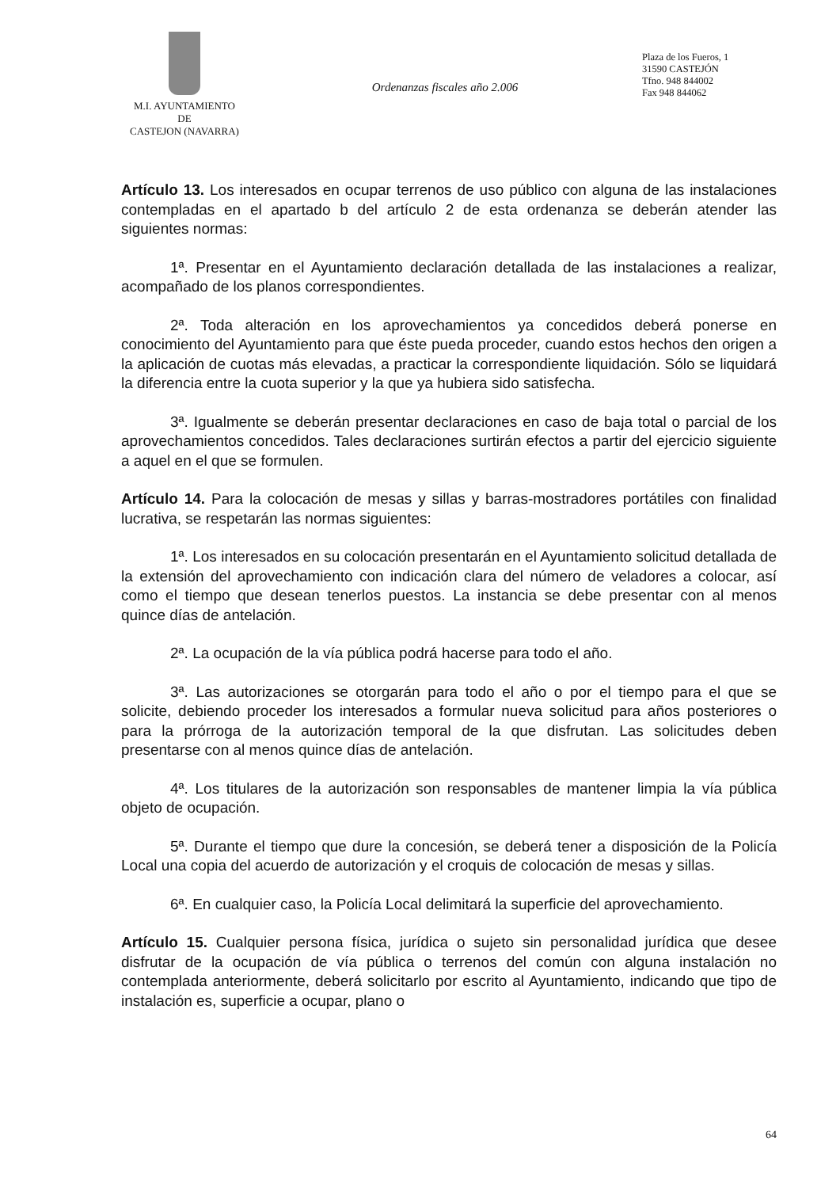M.I. AYUNTAMIENTO
DE
CASTEJON (NAVARRA)
Ordenanzas fiscales año 2.006
Plaza de los Fueros, 1
31590 CASTEJÓN
Tfno. 948 844002
Fax 948 844062
Artículo 13. Los interesados en ocupar terrenos de uso público con alguna de las instalaciones contempladas en el apartado b del artículo 2 de esta ordenanza se deberán atender las siguientes normas:
1ª. Presentar en el Ayuntamiento declaración detallada de las instalaciones a realizar, acompañado de los planos correspondientes.
2ª. Toda alteración en los aprovechamientos ya concedidos deberá ponerse en conocimiento del Ayuntamiento para que éste pueda proceder, cuando estos hechos den origen a la aplicación de cuotas más elevadas, a practicar la correspondiente liquidación. Sólo se liquidará la diferencia entre la cuota superior y la que ya hubiera sido satisfecha.
3ª. Igualmente se deberán presentar declaraciones en caso de baja total o parcial de los aprovechamientos concedidos. Tales declaraciones surtirán efectos a partir del ejercicio siguiente a aquel en el que se formulen.
Artículo 14. Para la colocación de mesas y sillas y barras-mostradores portátiles con finalidad lucrativa, se respetarán las normas siguientes:
1ª. Los interesados en su colocación presentarán en el Ayuntamiento solicitud detallada de la extensión del aprovechamiento con indicación clara del número de veladores a colocar, así como el tiempo que desean tenerlos puestos. La instancia se debe presentar con al menos quince días de antelación.
2ª. La ocupación de la vía pública podrá hacerse para todo el año.
3ª. Las autorizaciones se otorgarán para todo el año o por el tiempo para el que se solicite, debiendo proceder los interesados a formular nueva solicitud para años posteriores o para la prórroga de la autorización temporal de la que disfrutan. Las solicitudes deben presentarse con al menos quince días de antelación.
4ª. Los titulares de la autorización son responsables de mantener limpia la vía pública objeto de ocupación.
5ª. Durante el tiempo que dure la concesión, se deberá tener a disposición de la Policía Local una copia del acuerdo de autorización y el croquis de colocación de mesas y sillas.
6ª. En cualquier caso, la Policía Local delimitará la superficie del aprovechamiento.
Artículo 15. Cualquier persona física, jurídica o sujeto sin personalidad jurídica que desee disfrutar de la ocupación de vía pública o terrenos del común con alguna instalación no contemplada anteriormente, deberá solicitarlo por escrito al Ayuntamiento, indicando que tipo de instalación es, superficie a ocupar, plano o
64